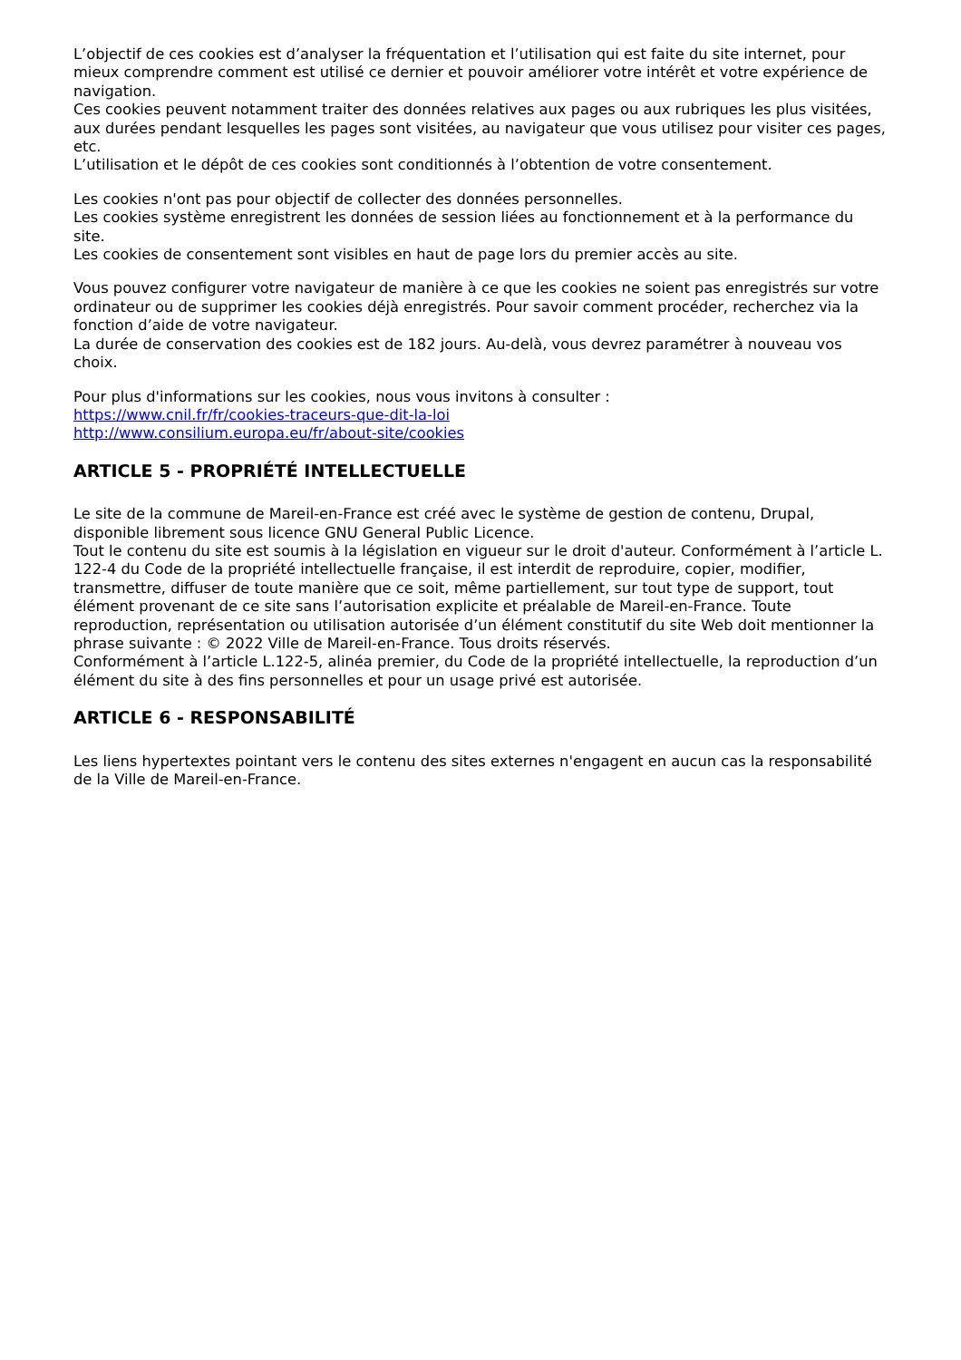L’objectif de ces cookies est d’analyser la fréquentation et l’utilisation qui est faite du site internet, pour mieux comprendre comment est utilisé ce dernier et pouvoir améliorer votre intérêt et votre expérience de navigation.
Ces cookies peuvent notamment traiter des données relatives aux pages ou aux rubriques les plus visitées, aux durées pendant lesquelles les pages sont visitées, au navigateur que vous utilisez pour visiter ces pages, etc.
L’utilisation et le dépôt de ces cookies sont conditionnés à l’obtention de votre consentement.
Les cookies n'ont pas pour objectif de collecter des données personnelles.
Les cookies système enregistrent les données de session liées au fonctionnement et à la performance du site.
Les cookies de consentement sont visibles en haut de page lors du premier accès au site.
Vous pouvez configurer votre navigateur de manière à ce que les cookies ne soient pas enregistrés sur votre ordinateur ou de supprimer les cookies déjà enregistrés. Pour savoir comment procéder, recherchez via la fonction d’aide de votre navigateur.
La durée de conservation des cookies est de 182 jours. Au-delà, vous devrez paramétrer à nouveau vos choix.
Pour plus d'informations sur les cookies, nous vous invitons à consulter :
https://www.cnil.fr/fr/cookies-traceurs-que-dit-la-loi
http://www.consilium.europa.eu/fr/about-site/cookies
ARTICLE 5 - PROPRIÉTÉ INTELLECTUELLE
Le site de la commune de Mareil-en-France est créé avec le système de gestion de contenu, Drupal, disponible librement sous licence GNU General Public Licence.
Tout le contenu du site est soumis à la législation en vigueur sur le droit d'auteur. Conformément à l’article L. 122-4 du Code de la propriété intellectuelle française, il est interdit de reproduire, copier, modifier, transmettre, diffuser de toute manière que ce soit, même partiellement, sur tout type de support, tout élément provenant de ce site sans l’autorisation explicite et préalable de Mareil-en-France. Toute reproduction, représentation ou utilisation autorisée d’un élément constitutif du site Web doit mentionner la phrase suivante : © 2022 Ville de Mareil-en-France. Tous droits réservés.
Conformément à l’article L.122-5, alinéa premier, du Code de la propriété intellectuelle, la reproduction d’un élément du site à des fins personnelles et pour un usage privé est autorisée.
ARTICLE 6 - RESPONSABILITÉ
Les liens hypertextes pointant vers le contenu des sites externes n'engagent en aucun cas la responsabilité de la Ville de Mareil-en-France.